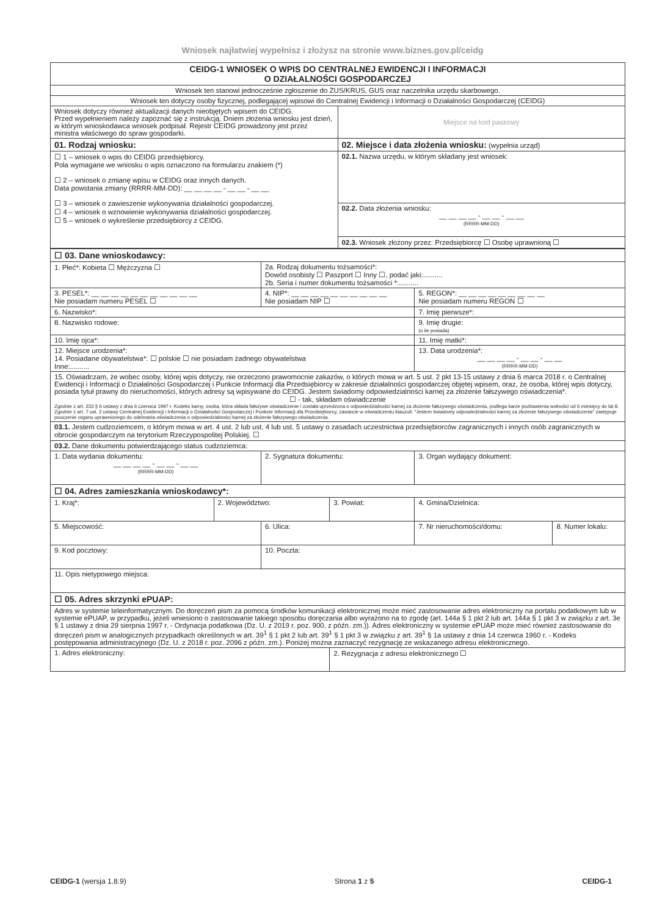Wniosek najłatwiej wypełnisz i złożysz na stronie www.biznes.gov.pl/ceidg
| CEIDG-1 WNIOSEK O WPIS DO CENTRALNEJ EWIDENCJI I INFORMACJI O DZIAŁALNOŚCI GOSPODARCZEJ | |
| Wniosek ten stanowi jednocześnie zgłoszenie do ZUS/KRUS, GUS oraz naczelnika urzędu skarbowego. | |
| Wniosek ten dotyczy osoby fizycznej, podlegającej wpisowi do Centralnej Ewidencji i Informacji o Działalności Gospodarczej (CEIDG) | |
| Wniosek dotyczy również aktualizacji danych nieobjętych wpisem do CEIDG. Przed wypełnieniem należy zapoznać się z instrukcją. Dniem złożenia wniosku jest dzień, w którym wnioskodawca wniosek podpisał. Rejestr CEIDG prowadzony jest przez ministra właściwego do spraw gospodarki. | Miejsce na kod paskowy |
| 01. Rodzaj wniosku: | 02. Miejsce i data złożenia wniosku: (wypełnia urząd) |
| ☐ 1 – wniosek o wpis do CEIDG przedsiębiorcy. Pola wymagane we wniosku o wpis oznaczono na formularzu znakiem (*) ☐ 2 – wniosek o zmianę wpisu w CEIDG oraz innych danych. Data powstania zmiany (RRRR-MM-DD): __ __ __ __ - __ __ - __ __ ☐ 3 – wniosek o zawieszenie wykonywania działalności gospodarczej. ☐ 4 – wniosek o wznowienie wykonywania działalności gospodarczej. ☐ 5 – wniosek o wykreślenie przedsiębiorcy z CEIDG. | 02.1. Nazwa urzędu, w którym składany jest wniosek: |
| | 02.2. Data złożenia wniosku: __ __ __ __ - __ __ - __ __ (RRRR-MM-DD) |
| | 02.3. Wniosek złożony przez: Przedsiębiorcę ☐ Osobę uprawnioną ☐ |
| ☐ 03. Dane wnioskodawcy: | | | | | |
| 1. Płeć*: Kobieta ☐ Mężczyzna ☐ | | 2a. Rodzaj dokumentu tożsamości*: Dowód osobisty ☐ Paszport ☐ Inny ☐, podać jaki:.......... 2b. Seria i numer dokumentu tożsamości *:.......... | | | |
| 3. PESEL*: __ __ __ __ __ __ __ __ __ __ __ Nie posiadam numeru PESEL ☐ | | 4. NIP*: __ __ __ __ __ __ __ __ __ __ Nie posiadam NIP ☐ | | 5. REGON*: __ __ __ __ __ __ __ __ __ Nie posiadam numeru REGON ☐ | |
| 6. Nazwisko*: | | | | 7. Imię pierwsze*: | |
| 8. Nazwisko rodowe: | | | | 9. Imię drugie: (o ile posiada) | |
| 10. Imię ojca*: | | | | 11. Imię matki*: | |
| 12. Miejsce urodzenia*: 14. Posiadane obywatelstwa*: ☐ polskie ☐ nie posiadam żadnego obywatelstwa Inne:.......... | | | | 13. Data urodzenia*: __ __ __ __ - __ __ - __ __ (RRRR-MM-DD) | |
| 15. Oświadczam, że wobec osoby, której wpis dotyczy, nie orzeczono prawomocnie zakazów, o których mowa w art. 5 ust. 2 pkt 13-15 ustawy z dnia 6 marca 2018 r. o Centralnej Ewidencji i Informacji o Działalności Gospodarczej i Punkcie Informacji dla Przedsiębiorcy w zakresie działalności gospodarczej objętej wpisem, oraz, że osoba, której wpis dotyczy, posiada tytuł prawny do nieruchomości, których adresy są wpisywane do CEIDG. Jestem świadomy odpowiedzialności karnej za złożenie fałszywego oświadczenia*. ☐ - tak, składam oświadczenie Zgodnie z art. 233 § 6 ustawy z dnia 6 czerwca 1997 r. Kodeks karny, osoba, która składa fałszywe oświadczenie i została uprzedzona o odpowiedzialności karnej za złożenie fałszywego oświadczenia, podlega karze pozbawienia wolności od 6 miesięcy do lat 8. Zgodnie z art. 7 ust. 2 ustawy Centralnej Ewidencji i Informacji o Działalności Gospodarczej i Punkcie Informacji dla Przedsiębiorcy, zawarcie w oświadczeniu klauzuli: "Jestem świadomy odpowiedzialności karnej za złożenie fałszywego oświadczenia" zastępuje pouczenie organu uprawnionego do odebrania oświadczenia o odpowiedzialności karnej za złożenie fałszywego oświadczenia. | | | | | |
| 03.1. Jestem cudzoziemcem, o którym mowa w art. 4 ust. 2 lub ust. 4 lub ust. 5 ustawy o zasadach uczestnictwa przedsiębiorców zagranicznych i innych osób zagranicznych w obrocie gospodarczym na terytorium Rzeczypospolitej Polskiej. ☐ | | | | | |
| 03.2. Dane dokumentu potwierdzającego status cudzoziemca: | | | | | |
| 1. Data wydania dokumentu: __ __ __ __ - __ __ - __ __ (RRRR-MM-DD) | | 2. Sygnatura dokumentu: | | 3. Organ wydający dokument: | |
| ☐ 04. Adres zamieszkania wnioskodawcy*: | | | | | |
| 1. Kraj*: | 2. Województwo: | | 3. Powiat: | 4. Gmina/Dzielnica: | |
| 5. Miejscowość: | | 6. Ulica: | | 7. Nr nieruchomości/domu: | 8. Numer lokalu: |
| 9. Kod pocztowy: | | 10. Poczta: | | | |
| 11. Opis nietypowego miejsca: | | | | | |
| ☐ 05. Adres skrzynki ePUAP: | | | | | |
| Adres w systemie teleinformatycznym. Do doręczeń pism za pomocą środków komunikacji elektronicznej może mieć zastosowanie adres elektroniczny na portalu podatkowym lub w systemie ePUAP, w przypadku, jeżeli wniesiono o zastosowanie takiego sposobu doręczania albo wyrażono na to zgodę (art. 144a § 1 pkt 2 lub art. 144a § 1 pkt 3 w związku z art. 3e § 1 ustawy z dnia 29 sierpnia 1997 r. - Ordynacja podatkowa (Dz. U. z 2019 r. poz. 900, z późn. zm.)). Adres elektroniczny w systemie ePUAP może mieć również zastosowanie do doręczeń pism w analogicznych przypadkach określonych w art. 39<sup>1</sup> § 1 pkt 2 lub art. 39<sup>1</sup> § 1 pkt 3 w związku z art. 39<sup>1</sup> § 1a ustawy z dnia 14 czerwca 1960 r. - Kodeks postępowania administracyjnego (Dz. U. z 2018 r. poz. 2096 z późn. zm.). Poniżej można zaznaczyć rezygnację ze wskazanego adresu elektronicznego. | | | | | |
| 1. Adres elektroniczny: | | | 2. Rezygnacja z adresu elektronicznego ☐ | | |
CEIDG-1 (wersja 1.8.9) Strona 1 z 5 CEIDG-1